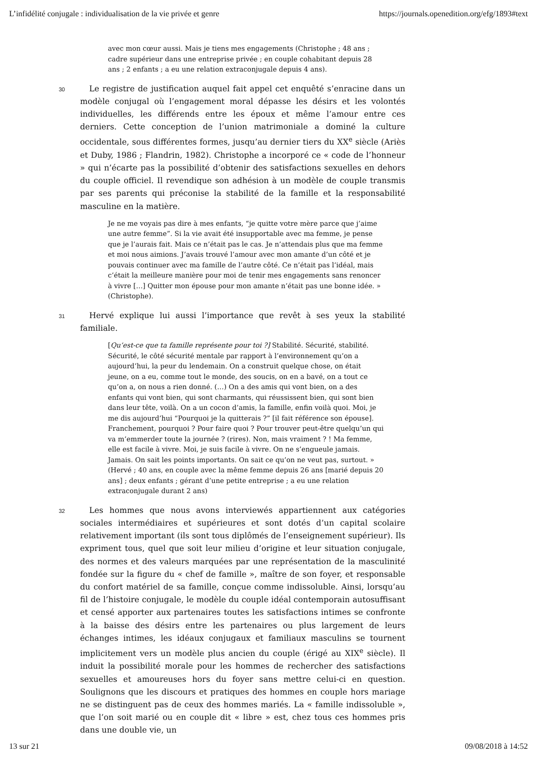L’infidélité conjugale : individualisation de la vie privée et genre https://journals.openedition.org/efg/1893#text
avec mon cœur aussi. Mais je tiens mes engagements (Christophe ; 48 ans ; cadre supérieur dans une entreprise privée ; en couple cohabitant depuis 28 ans ; 2 enfants ; a eu une relation extraconjugale depuis 4 ans).
30 Le registre de justification auquel fait appel cet enquêté s’enracine dans un modèle conjugal où l’engagement moral dépasse les désirs et les volontés individuelles, les différends entre les époux et même l’amour entre ces derniers. Cette conception de l’union matrimoniale a dominé la culture occidentale, sous différentes formes, jusqu’au dernier tiers du XX<sup>e</sup> siècle (Ariès et Duby, 1986 ; Flandrin, 1982). Christophe a incorporé ce « code de l’honneur » qui n’écarte pas la possibilité d’obtenir des satisfactions sexuelles en dehors du couple officiel. Il revendique son adhésion à un modèle de couple transmis par ses parents qui préconise la stabilité de la famille et la responsabilité masculine en la matière.
Je ne me voyais pas dire à mes enfants, “je quitte votre mère parce que j’aime une autre femme”. Si la vie avait été insupportable avec ma femme, je pense que je l’aurais fait. Mais ce n’était pas le cas. Je n’attendais plus que ma femme et moi nous aimions. J’avais trouvé l’amour avec mon amante d’un côté et je pouvais continuer avec ma famille de l’autre côté. Ce n’était pas l’idéal, mais c’était la meilleure manière pour moi de tenir mes engagements sans renoncer à vivre […] Quitter mon épouse pour mon amante n’était pas une bonne idée. » (Christophe).
31 Hervé explique lui aussi l’importance que revêt à ses yeux la stabilité familiale.
[Qu’est-ce que ta famille représente pour toi ?] Stabilité. Sécurité, stabilité. Sécurité, le côté sécurité mentale par rapport à l’environnement qu’on a aujourd’hui, la peur du lendemain. On a construit quelque chose, on était jeune, on a eu, comme tout le monde, des soucis, on en a bavé, on a tout ce qu’on a, on nous a rien donné. (…) On a des amis qui vont bien, on a des enfants qui vont bien, qui sont charmants, qui réussissent bien, qui sont bien dans leur tête, voilà. On a un cocon d’amis, la famille, enfin voilà quoi. Moi, je me dis aujourd’hui “Pourquoi je la quitterais ?” [il fait référence son épouse]. Franchement, pourquoi ? Pour faire quoi ? Pour trouver peut-être quelqu’un qui va m’emmerder toute la journée ? (rires). Non, mais vraiment ? ! Ma femme, elle est facile à vivre. Moi, je suis facile à vivre. On ne s’engueule jamais. Jamais. On sait les points importants. On sait ce qu’on ne veut pas, surtout. » (Hervé ; 40 ans, en couple avec la même femme depuis 26 ans [marié depuis 20 ans] ; deux enfants ; gérant d’une petite entreprise ; a eu une relation extraconjugale durant 2 ans)
32 Les hommes que nous avons interviewés appartiennent aux catégories sociales intermédiaires et supérieures et sont dotés d’un capital scolaire relativement important (ils sont tous diplômés de l’enseignement supérieur). Ils expriment tous, quel que soit leur milieu d’origine et leur situation conjugale, des normes et des valeurs marquées par une représentation de la masculinité fondée sur la figure du « chef de famille », maître de son foyer, et responsable du confort matériel de sa famille, conçue comme indissoluble. Ainsi, lorsqu’au fil de l’histoire conjugale, le modèle du couple idéal contemporain autosuffisant et censé apporter aux partenaires toutes les satisfactions intimes se confronte à la baisse des désirs entre les partenaires ou plus largement de leurs échanges intimes, les idéaux conjugaux et familiaux masculins se tournent implicitement vers un modèle plus ancien du couple (érigé au XIX<sup>e</sup> siècle). Il induit la possibilité morale pour les hommes de rechercher des satisfactions sexuelles et amoureuses hors du foyer sans mettre celui-ci en question. Soulignons que les discours et pratiques des hommes en couple hors mariage ne se distinguent pas de ceux des hommes mariés. La « famille indissoluble », que l’on soit marié ou en couple dit « libre » est, chez tous ces hommes pris dans une double vie, un
13 sur 21 09/08/2018 à 14:52